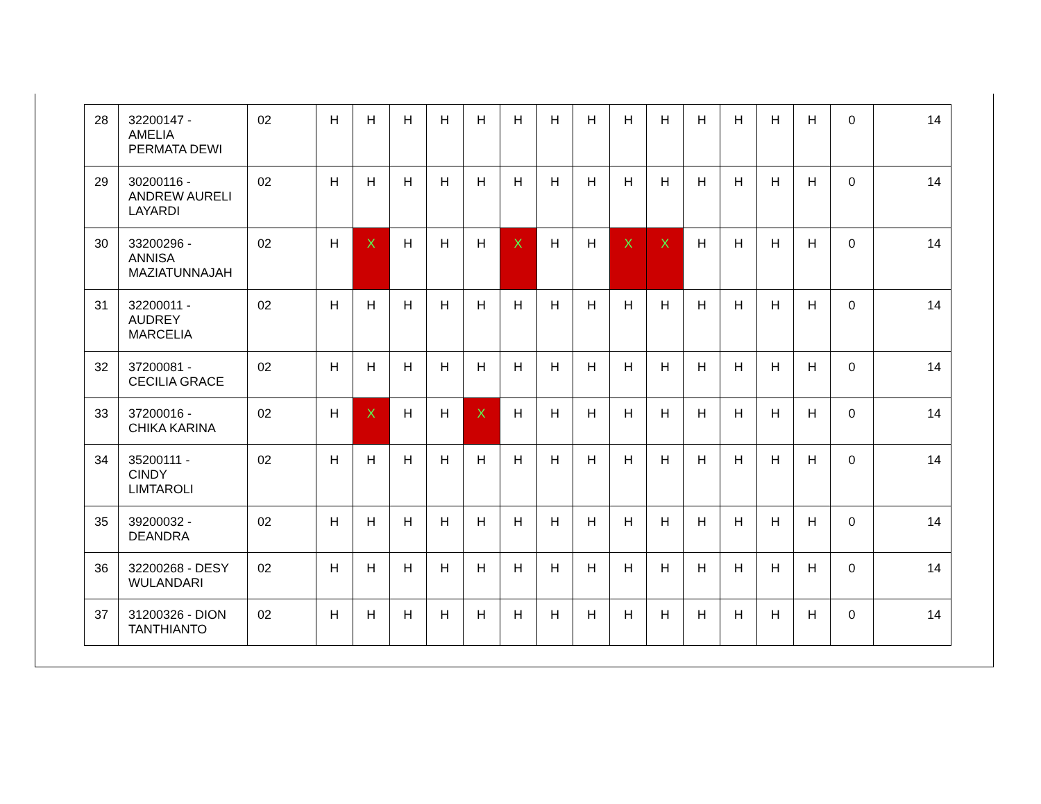| 28 | 32200147 - AMELIA PERMATA DEWI | 02 | H | H | H | H | H | H | H | H | H | H | H | H | H | H | 0 | 14 |
| 29 | 30200116 - ANDREW AURELI LAYARDI | 02 | H | H | H | H | H | H | H | H | H | H | H | H | H | H | 0 | 14 |
| 30 | 33200296 - ANNISA MAZIATUNNAJAH | 02 | H | X | H | H | H | X | H | H | X | X | H | H | H | H | 0 | 14 |
| 31 | 32200011 - AUDREY MARCELIA | 02 | H | H | H | H | H | H | H | H | H | H | H | H | H | H | 0 | 14 |
| 32 | 37200081 - CECILIA GRACE | 02 | H | H | H | H | H | H | H | H | H | H | H | H | H | H | 0 | 14 |
| 33 | 37200016 - CHIKA KARINA | 02 | H | X | H | H | X | H | H | H | H | H | H | H | H | H | 0 | 14 |
| 34 | 35200111 - CINDY LIMTAROLI | 02 | H | H | H | H | H | H | H | H | H | H | H | H | H | H | 0 | 14 |
| 35 | 39200032 - DEANDRA | 02 | H | H | H | H | H | H | H | H | H | H | H | H | H | H | 0 | 14 |
| 36 | 32200268 - DESY WULANDARI | 02 | H | H | H | H | H | H | H | H | H | H | H | H | H | H | 0 | 14 |
| 37 | 31200326 - DION TANTHIANTO | 02 | H | H | H | H | H | H | H | H | H | H | H | H | H | H | 0 | 14 |